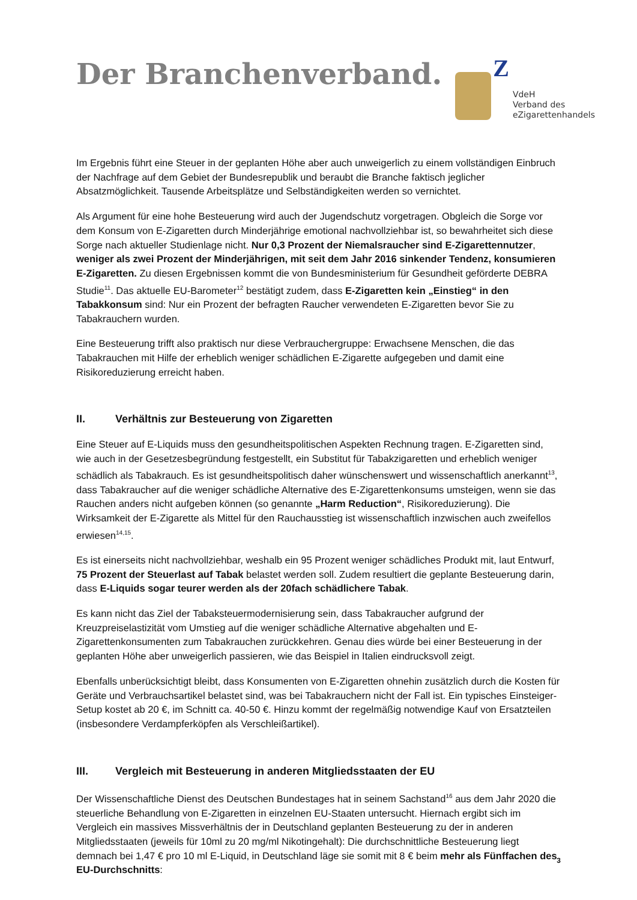Der Branchenverband.
Z
VdeH
Verband des
eZigarettenhandels
Im Ergebnis führt eine Steuer in der geplanten Höhe aber auch unweigerlich zu einem vollständigen Einbruch der Nachfrage auf dem Gebiet der Bundesrepublik und beraubt die Branche faktisch jeglicher Absatzmöglichkeit. Tausende Arbeitsplätze und Selbständigkeiten werden so vernichtet.
Als Argument für eine hohe Besteuerung wird auch der Jugendschutz vorgetragen. Obgleich die Sorge vor dem Konsum von E-Zigaretten durch Minderjährige emotional nachvollziehbar ist, so bewahrheitet sich diese Sorge nach aktueller Studienlage nicht. Nur 0,3 Prozent der Niemalsraucher sind E-Zigarettennutzer, weniger als zwei Prozent der Minderjährigen, mit seit dem Jahr 2016 sinkender Tendenz, konsumieren E-Zigaretten. Zu diesen Ergebnissen kommt die von Bundesministerium für Gesundheit geförderte DEBRA Studie<sup>11</sup>. Das aktuelle EU-Barometer<sup>12</sup> bestätigt zudem, dass E-Zigaretten kein „Einstieg“ in den Tabakkonsum sind: Nur ein Prozent der befragten Raucher verwendeten E-Zigaretten bevor Sie zu Tabakrauchern wurden.
Eine Besteuerung trifft also praktisch nur diese Verbrauchergruppe: Erwachsene Menschen, die das Tabakrauchen mit Hilfe der erheblich weniger schädlichen E-Zigarette aufgegeben und damit eine Risikoreduzierung erreicht haben.
II. Verhältnis zur Besteuerung von Zigaretten
Eine Steuer auf E-Liquids muss den gesundheitspolitischen Aspekten Rechnung tragen. E-Zigaretten sind, wie auch in der Gesetzesbegründung festgestellt, ein Substitut für Tabakzigaretten und erheblich weniger schädlich als Tabakrauch. Es ist gesundheitspolitisch daher wünschenswert und wissenschaftlich anerkannt<sup>13</sup>, dass Tabakraucher auf die weniger schädliche Alternative des E-Zigarettenkonsums umsteigen, wenn sie das Rauchen anders nicht aufgeben können (so genannte „Harm Reduction“, Risikoreduzierung). Die Wirksamkeit der E-Zigarette als Mittel für den Rauchausstieg ist wissenschaftlich inzwischen auch zweifellos erwiesen<sup>14,15</sup>.
Es ist einerseits nicht nachvollziehbar, weshalb ein 95 Prozent weniger schädliches Produkt mit, laut Entwurf, 75 Prozent der Steuerlast auf Tabak belastet werden soll. Zudem resultiert die geplante Besteuerung darin, dass E-Liquids sogar teurer werden als der 20fach schädlichere Tabak.
Es kann nicht das Ziel der Tabaksteuermodernisierung sein, dass Tabakraucher aufgrund der Kreuzpreiselastizität vom Umstieg auf die weniger schädliche Alternative abgehalten und E-Zigarettenkonsumenten zum Tabakrauchen zurückkehren. Genau dies würde bei einer Besteuerung in der geplanten Höhe aber unweigerlich passieren, wie das Beispiel in Italien eindrucksvoll zeigt.
Ebenfalls unberücksichtigt bleibt, dass Konsumenten von E-Zigaretten ohnehin zusätzlich durch die Kosten für Geräte und Verbrauchsartikel belastet sind, was bei Tabakrauchern nicht der Fall ist. Ein typisches Einsteiger-Setup kostet ab 20 €, im Schnitt ca. 40-50 €. Hinzu kommt der regelmäßig notwendige Kauf von Ersatzteilen (insbesondere Verdampferköpfen als Verschleißartikel).
III. Vergleich mit Besteuerung in anderen Mitgliedsstaaten der EU
Der Wissenschaftliche Dienst des Deutschen Bundestages hat in seinem Sachstand<sup>16</sup> aus dem Jahr 2020 die steuerliche Behandlung von E-Zigaretten in einzelnen EU-Staaten untersucht. Hiernach ergibt sich im Vergleich ein massives Missverhältnis der in Deutschland geplanten Besteuerung zu der in anderen Mitgliedsstaaten (jeweils für 10ml zu 20 mg/ml Nikotingehalt): Die durchschnittliche Besteuerung liegt demnach bei 1,47 € pro 10 ml E-Liquid, in Deutschland läge sie somit mit 8 € beim mehr als Fünffachen des EU-Durchschnitts:
3